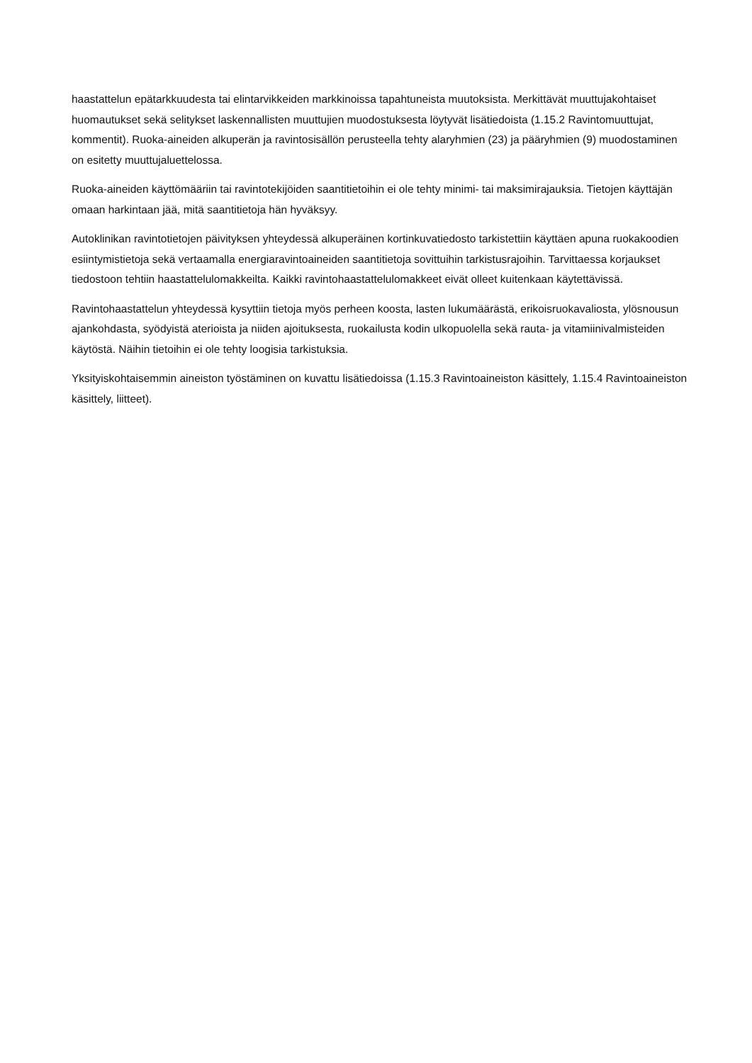haastattelun epätarkkuudesta tai elintarvikkeiden markkinoissa tapahtuneista muutoksista. Merkittävät muuttujakohtaiset huomautukset sekä selitykset laskennallisten muuttujien muodostuksesta löytyvät lisätiedoista (1.15.2 Ravintomuuttujat, kommentit). Ruoka-aineiden alkuperän ja ravintosisällön perusteella tehty alaryhmien (23) ja pääryhmien (9) muodostaminen on esitetty muuttujaluettelossa.
Ruoka-aineiden käyttömääriin tai ravintotekijöiden saantitietoihin ei ole tehty minimi- tai maksimirajauksia. Tietojen käyttäjän omaan harkintaan jää, mitä saantitietoja hän hyväksyy.
Autoklinikan ravintotietojen päivityksen yhteydessä alkuperäinen kortinkuvatiedosto tarkistettiin käyttäen apuna ruokakoodien esiintymistietoja sekä vertaamalla energiaravintoaineiden saantitietoja sovittuihin tarkistusrajoihin. Tarvittaessa korjaukset tiedostoon tehtiin haastattelulomakkeilta. Kaikki ravintohaastattelulomakkeet eivät olleet kuitenkaan käytettävissä.
Ravintohaastattelun yhteydessä kysyttiin tietoja myös perheen koosta, lasten lukumäärästä, erikoisruokavaliosta, ylösnousun ajankohdasta, syödyistä aterioista ja niiden ajoituksesta, ruokailusta kodin ulkopuolella sekä rauta- ja vitamiinivalmisteiden käytöstä. Näihin tietoihin ei ole tehty loogisia tarkistuksia.
Yksityiskohtaisemmin aineiston työstäminen on kuvattu lisätiedoissa (1.15.3 Ravintoaineiston käsittely, 1.15.4 Ravintoaineiston käsittely, liitteet).